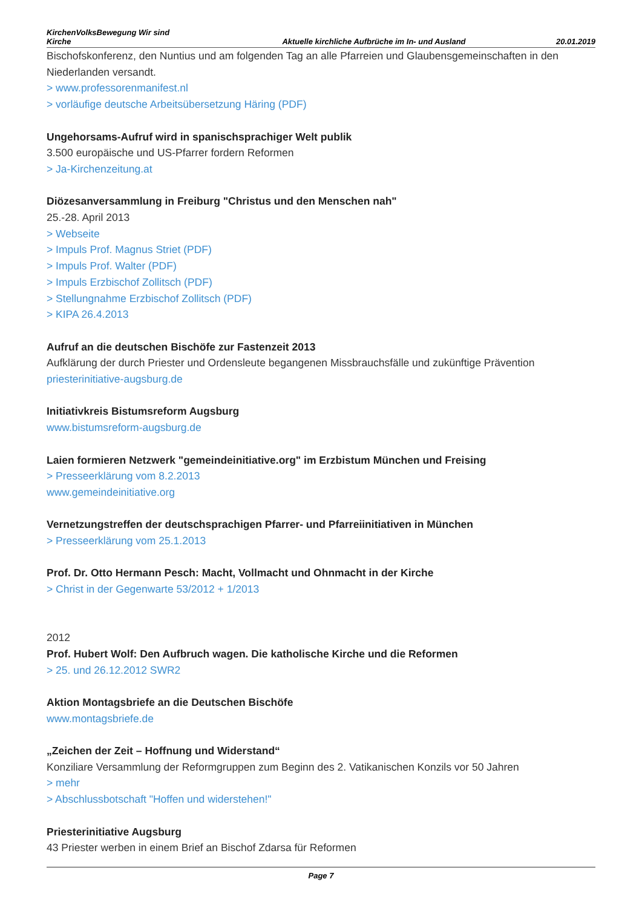KirchenVolksBewegung Wir sind Kirche
Aktuelle kirchliche Aufbrüche im In- und Ausland
20.01.2019
Bischofskonferenz, den Nuntius und am folgenden Tag an alle Pfarreien und Glaubensgemeinschaften in den Niederlanden versandt.
> www.professorenmanifest.nl
> vorläufige deutsche Arbeitsübersetzung Häring (PDF)
Ungehorsams-Aufruf wird in spanischsprachiger Welt publik
3.500 europäische und US-Pfarrer fordern Reformen
> Ja-Kirchenzeitung.at
Diözesanversammlung in Freiburg "Christus und den Menschen nah"
25.-28. April 2013
> Webseite
> Impuls Prof. Magnus Striet (PDF)
> Impuls Prof. Walter (PDF)
> Impuls Erzbischof Zollitsch (PDF)
> Stellungnahme Erzbischof Zollitsch (PDF)
> KIPA 26.4.2013
Aufruf an die deutschen Bischöfe zur Fastenzeit 2013
Aufklärung der durch Priester und Ordensleute begangenen Missbrauchsfälle und zukünftige Prävention
priesterinitiative-augsburg.de
Initiativkreis Bistumsreform Augsburg
www.bistumsreform-augsburg.de
Laien formieren Netzwerk "gemeindeinitiative.org" im Erzbistum München und Freising
> Presseerklärung vom 8.2.2013
www.gemeindeinitiative.org
Vernetzungstreffen der deutschsprachigen Pfarrer- und Pfarreiinitiativen in München
> Presseerklärung vom 25.1.2013
Prof. Dr. Otto Hermann Pesch: Macht, Vollmacht und Ohnmacht in der Kirche
> Christ in der Gegenwarte 53/2012 + 1/2013
2012
Prof. Hubert Wolf: Den Aufbruch wagen. Die katholische Kirche und die Reformen
> 25. und 26.12.2012 SWR2
Aktion Montagsbriefe an die Deutschen Bischöfe
www.montagsbriefe.de
„Zeichen der Zeit – Hoffnung und Widerstand“
Konziliare Versammlung der Reformgruppen zum Beginn des 2. Vatikanischen Konzils vor 50 Jahren
> mehr
> Abschlussbotschaft "Hoffen und widerstehen!"
Priesterinitiative Augsburg
43 Priester werben in einem Brief an Bischof Zdarsa für Reformen
Page 7